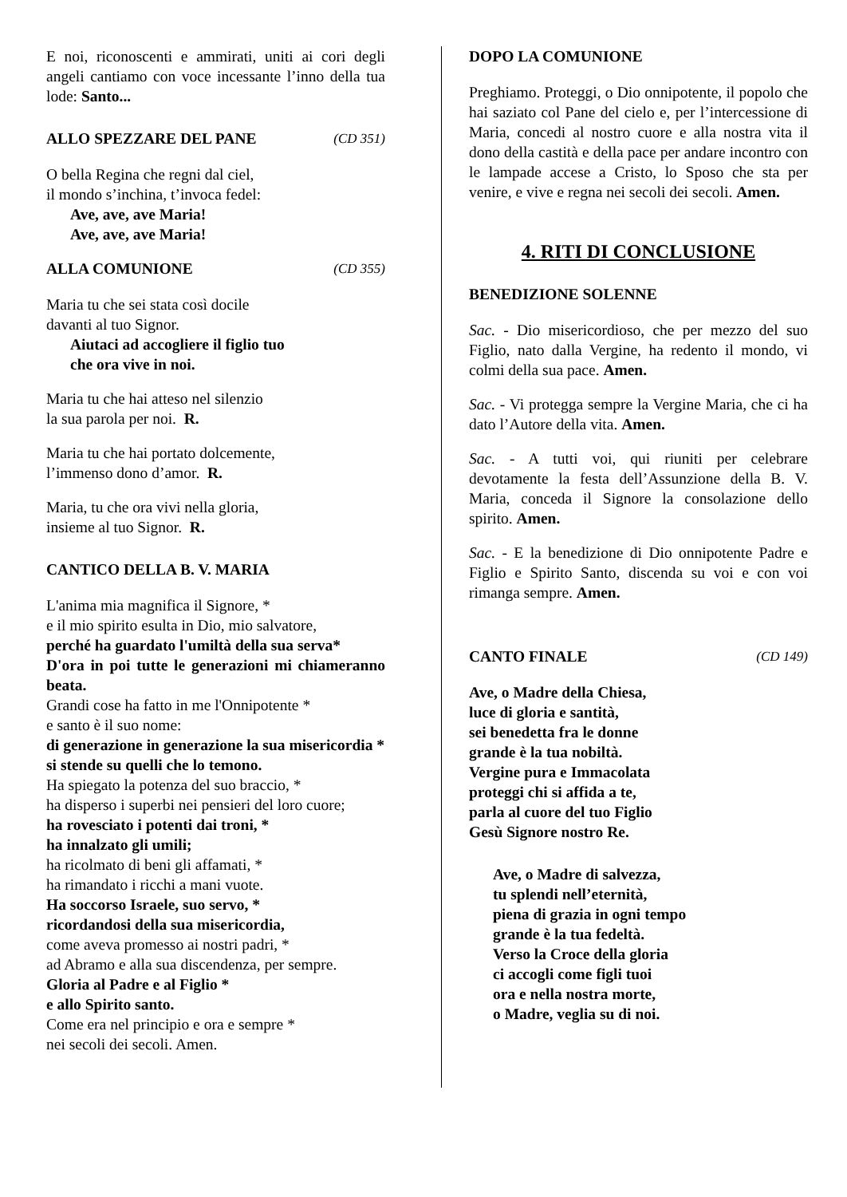E noi, riconoscenti e ammirati, uniti ai cori degli angeli cantiamo con voce incessante l’inno della tua lode: Santo...
ALLO SPEZZARE DEL PANE (CD 351)
O bella Regina che regni dal ciel,
il mondo s’inchina, t’invoca fedel:
Ave, ave, ave Maria!
Ave, ave, ave Maria!
ALLA COMUNIONE (CD 355)
Maria tu che sei stata così docile
davanti al tuo Signor.
Aiutaci ad accogliere il figlio tuo
che ora vive in noi.
Maria tu che hai atteso nel silenzio
la sua parola per noi. R.
Maria tu che hai portato dolcemente,
l’immenso dono d’amor. R.
Maria, tu che ora vivi nella gloria,
insieme al tuo Signor. R.
CANTICO DELLA B. V. MARIA
L'anima mia magnifica il Signore, *
e il mio spirito esulta in Dio, mio salvatore,
perché ha guardato l'umiltà della sua serva*
D'ora in poi tutte le generazioni mi chiameranno beata.
Grandi cose ha fatto in me l'Onnipotente *
e santo è il suo nome:
di generazione in generazione la sua misericordia *
si stende su quelli che lo temono.
Ha spiegato la potenza del suo braccio, *
ha disperso i superbi nei pensieri del loro cuore;
ha rovesciato i potenti dai troni, *
ha innalzato gli umili;
ha ricolmato di beni gli affamati, *
ha rimandato i ricchi a mani vuote.
Ha soccorso Israele, suo servo, *
ricordandosi della sua misericordia,
come aveva promesso ai nostri padri, *
ad Abramo e alla sua discendenza, per sempre.
Gloria al Padre e al Figlio *
e allo Spirito santo.
Come era nel principio e ora e sempre *
nei secoli dei secoli. Amen.
DOPO LA COMUNIONE
Preghiamo. Proteggi, o Dio onnipotente, il popolo che hai saziato col Pane del cielo e, per l’intercessione di Maria, concedi al nostro cuore e alla nostra vita il dono della castità e della pace per andare incontro con le lampade accese a Cristo, lo Sposo che sta per venire, e vive e regna nei secoli dei secoli. Amen.
4. RITI DI CONCLUSIONE
BENEDIZIONE SOLENNE
Sac. - Dio misericordioso, che per mezzo del suo Figlio, nato dalla Vergine, ha redento il mondo, vi colmi della sua pace. Amen.
Sac. - Vi protegga sempre la Vergine Maria, che ci ha dato l’Autore della vita. Amen.
Sac. - A tutti voi, qui riuniti per celebrare devotamente la festa dell’Assunzione della B. V. Maria, conceda il Signore la consolazione dello spirito. Amen.
Sac. - E la benedizione di Dio onnipotente Padre e Figlio e Spirito Santo, discenda su voi e con voi rimanga sempre. Amen.
CANTO FINALE (CD 149)
Ave, o Madre della Chiesa,
luce di gloria e santità,
sei benedetta fra le donne
grande è la tua nobiltà.
Vergine pura e Immacolata
proteggi chi si affida a te,
parla al cuore del tuo Figlio
Gesù Signore nostro Re.
Ave, o Madre di salvezza,
tu splendi nell’eternità,
piena di grazia in ogni tempo
grande è la tua fedeltà.
Verso la Croce della gloria
ci accogli come figli tuoi
ora e nella nostra morte,
o Madre, veglia su di noi.